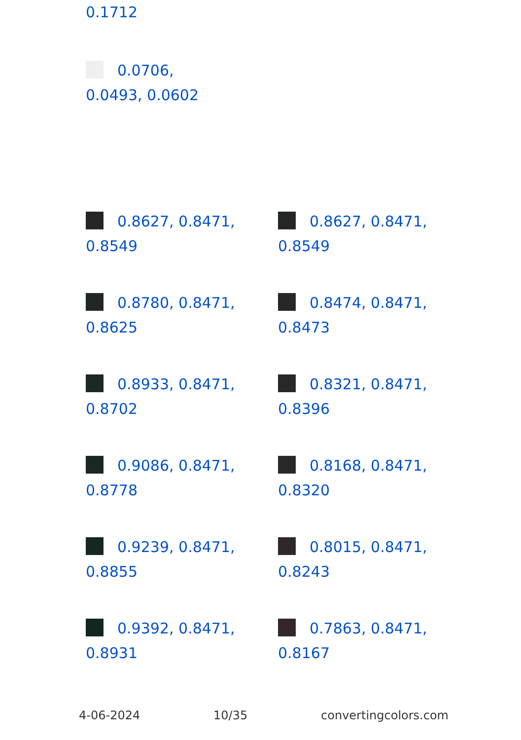0.1712
0.0706, 0.0493, 0.0602
0.8627, 0.8471, 0.8549
0.8627, 0.8471, 0.8549
0.8780, 0.8471, 0.8625
0.8474, 0.8471, 0.8473
0.8933, 0.8471, 0.8702
0.8321, 0.8471, 0.8396
0.9086, 0.8471, 0.8778
0.8168, 0.8471, 0.8320
0.9239, 0.8471, 0.8855
0.8015, 0.8471, 0.8243
0.9392, 0.8471, 0.8931
0.7863, 0.8471, 0.8167
4-06-2024 10/35 convertingcolors.com